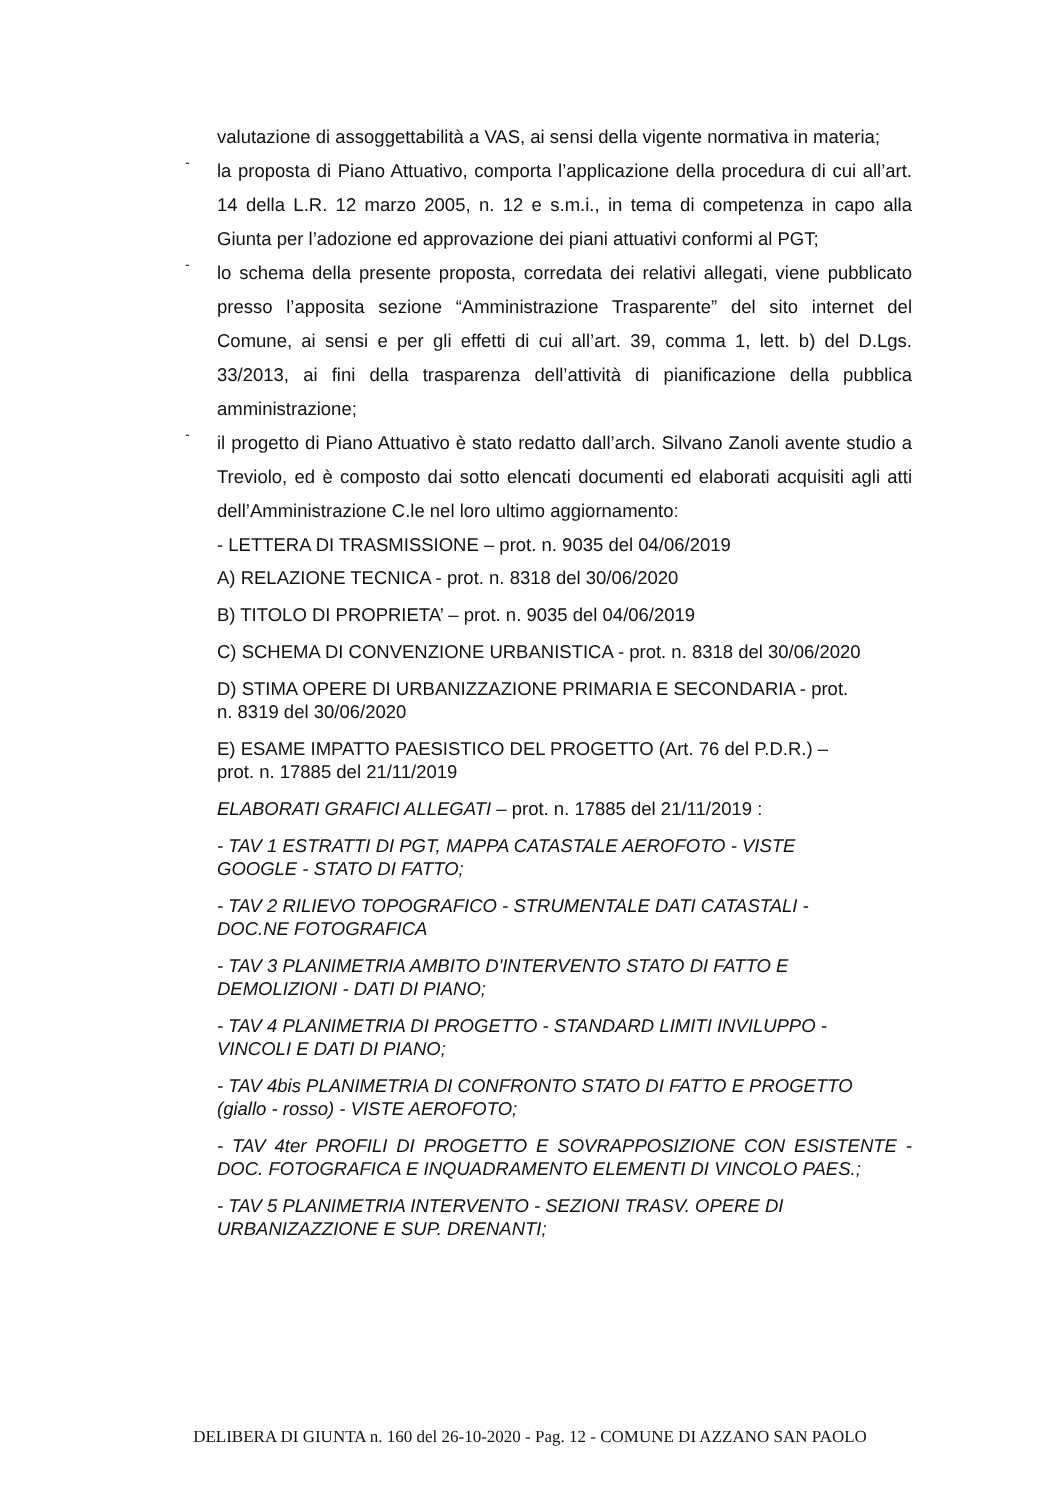valutazione di assoggettabilità a VAS, ai sensi della vigente normativa in materia;
-
la proposta di Piano Attuativo, comporta l’applicazione della procedura di cui all’art. 14 della L.R. 12 marzo 2005, n. 12 e s.m.i., in tema di competenza in capo alla Giunta per l’adozione ed approvazione dei piani attuativi conformi al PGT;
-
lo schema della presente proposta, corredata dei relativi allegati, viene pubblicato presso l’apposita sezione “Amministrazione Trasparente” del sito internet del Comune, ai sensi e per gli effetti di cui all’art. 39, comma 1, lett. b) del D.Lgs. 33/2013, ai fini della trasparenza dell’attività di pianificazione della pubblica amministrazione;
-
il progetto di Piano Attuativo è stato redatto dall’arch. Silvano Zanoli avente studio a Treviolo, ed è composto dai sotto elencati documenti ed elaborati acquisiti agli atti dell’Amministrazione C.le nel loro ultimo aggiornamento:
- LETTERA DI TRASMISSIONE – prot. n. 9035 del 04/06/2019
A) RELAZIONE TECNICA - prot. n. 8318 del 30/06/2020
B) TITOLO DI PROPRIETA’ – prot. n. 9035 del 04/06/2019
C) SCHEMA DI CONVENZIONE URBANISTICA - prot. n. 8318 del 30/06/2020
D) STIMA OPERE DI URBANIZZAZIONE PRIMARIA E SECONDARIA - prot.
n. 8319 del 30/06/2020
E) ESAME IMPATTO PAESISTICO DEL PROGETTO (Art. 76 del P.D.R.) –
prot. n. 17885 del 21/11/2019
ELABORATI GRAFICI ALLEGATI – prot. n. 17885 del 21/11/2019 :
- TAV 1 ESTRATTI DI PGT, MAPPA CATASTALE AEROFOTO - VISTE
GOOGLE - STATO DI FATTO;
- TAV 2 RILIEVO TOPOGRAFICO - STRUMENTALE DATI CATASTALI -
DOC.NE FOTOGRAFICA
- TAV 3 PLANIMETRIA AMBITO D'INTERVENTO STATO DI FATTO E
DEMOLIZIONI - DATI DI PIANO;
- TAV 4 PLANIMETRIA DI PROGETTO - STANDARD LIMITI INVILUPPO -
VINCOLI E DATI DI PIANO;
- TAV 4bis PLANIMETRIA DI CONFRONTO STATO DI FATTO E PROGETTO
(giallo - rosso) - VISTE AEROFOTO;
- TAV 4ter PROFILI DI PROGETTO E SOVRAPPOSIZIONE CON ESISTENTE - DOC. FOTOGRAFICA E INQUADRAMENTO ELEMENTI DI VINCOLO PAES.;
- TAV 5 PLANIMETRIA INTERVENTO - SEZIONI TRASV. OPERE DI
URBANIZAZZIONE E SUP. DRENANTI;
DELIBERA DI GIUNTA n. 160 del 26-10-2020 - Pag. 12 - COMUNE DI AZZANO SAN PAOLO